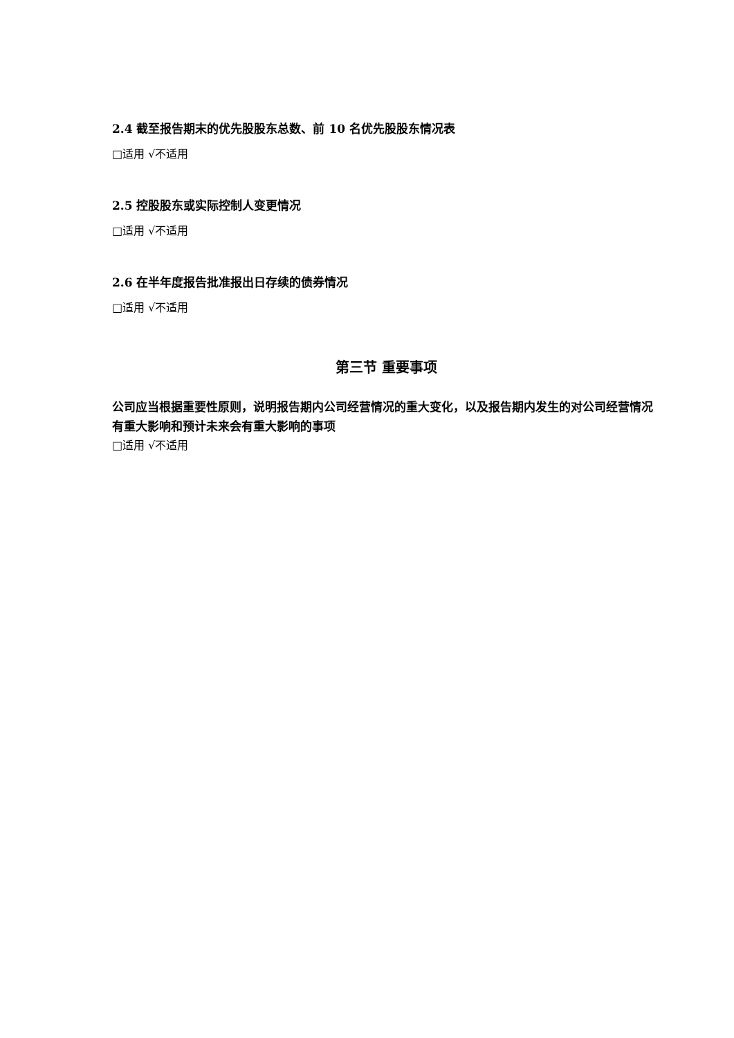2.4 截至报告期末的优先股股东总数、前 10 名优先股股东情况表
□适用 √不适用
2.5 控股股东或实际控制人变更情况
□适用 √不适用
2.6 在半年度报告批准报出日存续的债券情况
□适用 √不适用
第三节 重要事项
公司应当根据重要性原则，说明报告期内公司经营情况的重大变化，以及报告期内发生的对公司经营情况有重大影响和预计未来会有重大影响的事项
□适用 √不适用